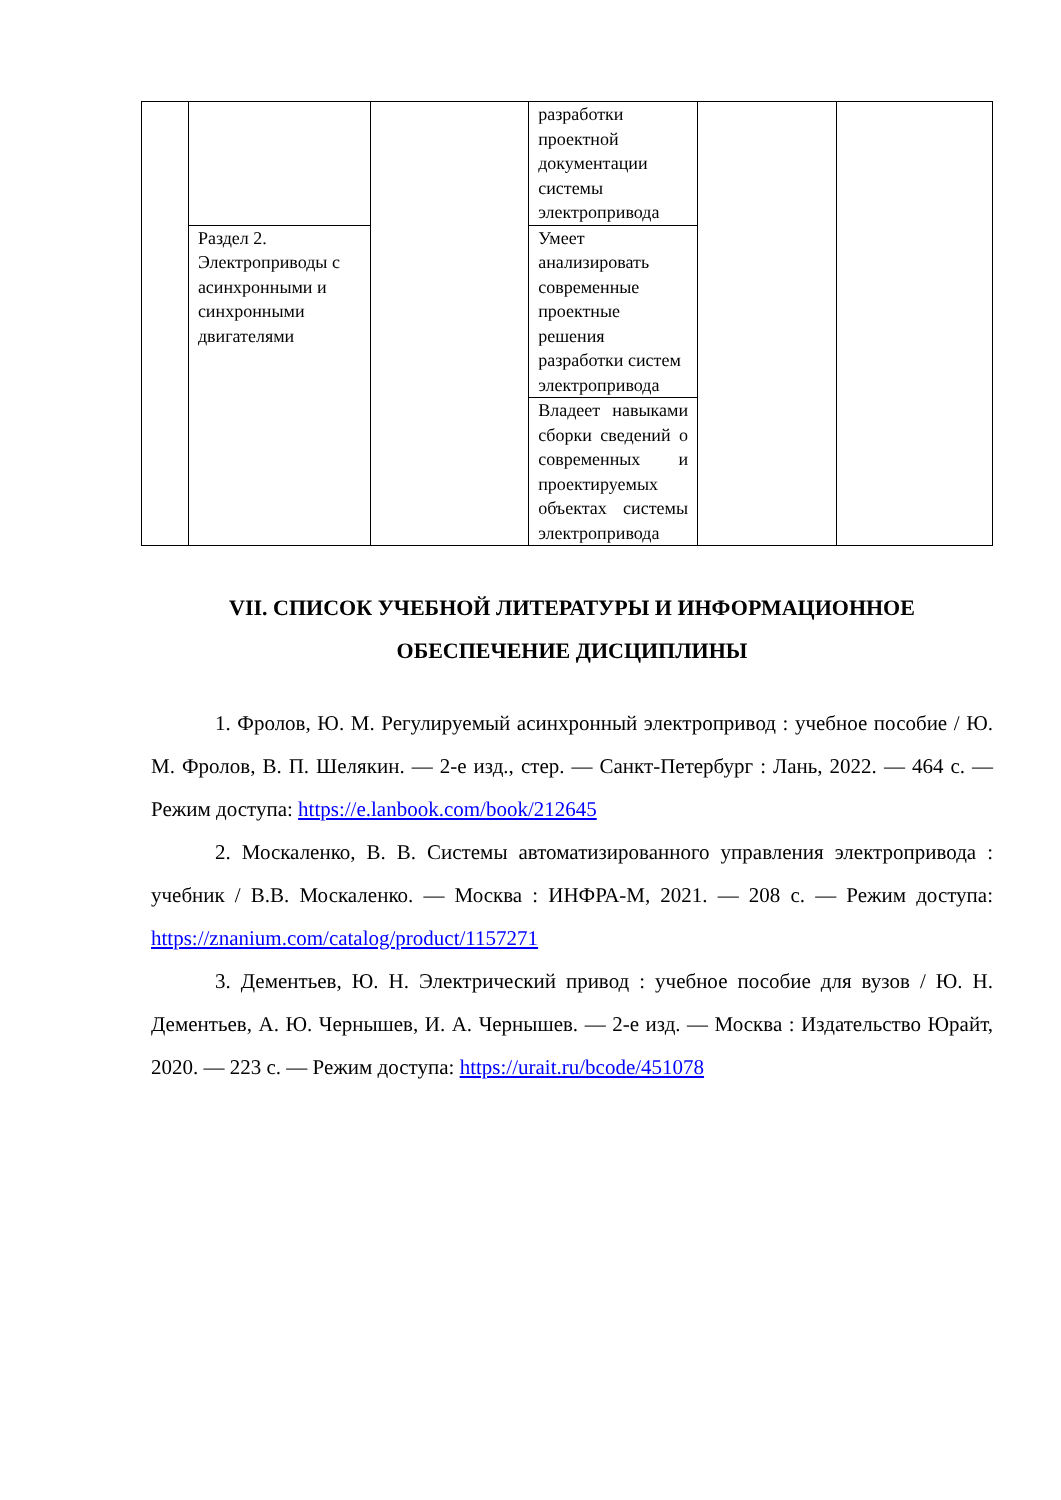| | | | разработки проектной документации системы электропривода | | |
| | Раздел 2. Электроприводы с асинхронными и синхронными двигателями | | Умеет анализировать современные проектные решения разработки систем электропривода | | |
| | | | Владеет навыками сборки сведений о современных и проектируемых объектах системы электропривода | | |
VII. СПИСОК УЧЕБНОЙ ЛИТЕРАТУРЫ И ИНФОРМАЦИОННОЕ ОБЕСПЕЧЕНИЕ ДИСЦИПЛИНЫ
1. Фролов, Ю. М. Регулируемый асинхронный электропривод : учебное пособие / Ю. М. Фролов, В. П. Шелякин. — 2-е изд., стер. — Санкт-Петербург : Лань, 2022. — 464 с. — Режим доступа: https://e.lanbook.com/book/212645
2. Москаленко, В. В. Системы автоматизированного управления электропривода : учебник / В.В. Москаленко. — Москва : ИНФРА-М, 2021. — 208 с. — Режим доступа: https://znanium.com/catalog/product/1157271
3. Дементьев, Ю. Н. Электрический привод : учебное пособие для вузов / Ю. Н. Дементьев, А. Ю. Чернышев, И. А. Чернышев. — 2-е изд. — Москва : Издательство Юрайт, 2020. — 223 с. — Режим доступа: https://urait.ru/bcode/451078